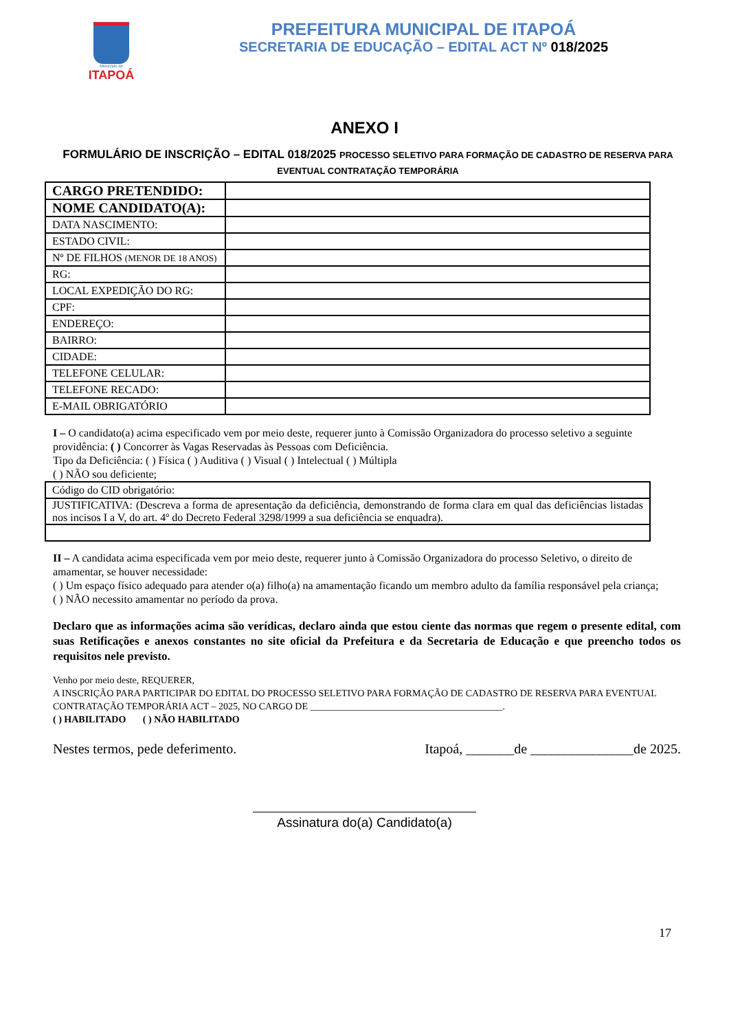Município de
ITAPOÁ
PREFEITURA MUNICIPAL DE ITAPOÁ
SECRETARIA DE EDUCAÇÃO – EDITAL ACT Nº 018/2025
ANEXO I
FORMULÁRIO DE INSCRIÇÃO – EDITAL 018/2025 PROCESSO SELETIVO PARA FORMAÇÃO DE CADASTRO DE RESERVA PARA EVENTUAL CONTRATAÇÃO TEMPORÁRIA
| CARGO PRETENDIDO: | |
| NOME CANDIDATO(A): | |
| DATA NASCIMENTO: | |
| ESTADO CIVIL: | |
| Nº DE FILHOS (MENOR DE 18 ANOS) | |
| RG: | |
| LOCAL EXPEDIÇÃO DO RG: | |
| CPF: | |
| ENDEREÇO: | |
| BAIRRO: | |
| CIDADE: | |
| TELEFONE CELULAR: | |
| TELEFONE RECADO: | |
| E-MAIL OBRIGATÓRIO | |
I – O candidato(a) acima especificado vem por meio deste, requerer junto à Comissão Organizadora do processo seletivo a seguinte providência: ( ) Concorrer às Vagas Reservadas às Pessoas com Deficiência.
Tipo da Deficiência: ( ) Física ( ) Auditiva ( ) Visual ( ) Intelectual ( ) Múltipla
( ) NÃO sou deficiente;
| Código do CID obrigatório: |
| JUSTIFICATIVA: (Descreva a forma de apresentação da deficiência, demonstrando de forma clara em qual das deficiências listadas nos incisos I a V, do art. 4º do Decreto Federal 3298/1999 a sua deficiência se enquadra). |
II – A candidata acima especificada vem por meio deste, requerer junto à Comissão Organizadora do processo Seletivo, o direito de amamentar, se houver necessidade:
( ) Um espaço físico adequado para atender o(a) filho(a) na amamentação ficando um membro adulto da família responsável pela criança;
( ) NÃO necessito amamentar no período da prova.
Declaro que as informações acima são verídicas, declaro ainda que estou ciente das normas que regem o presente edital, com suas Retificações e anexos constantes no site oficial da Prefeitura e da Secretaria de Educação e que preencho todos os requisitos nele previsto.
Venho por meio deste, REQUERER,
A INSCRIÇÃO PARA PARTICIPAR DO EDITAL DO PROCESSO SELETIVO PARA FORMAÇÃO DE CADASTRO DE RESERVA PARA EVENTUAL CONTRATAÇÃO TEMPORÁRIA ACT – 2025, NO CARGO DE ________________________________________.
( ) HABILITADO ( ) NÃO HABILITADO
Nestes termos, pede deferimento. Itapoá, _______de _______________de 2025.
Assinatura do(a) Candidato(a)
17